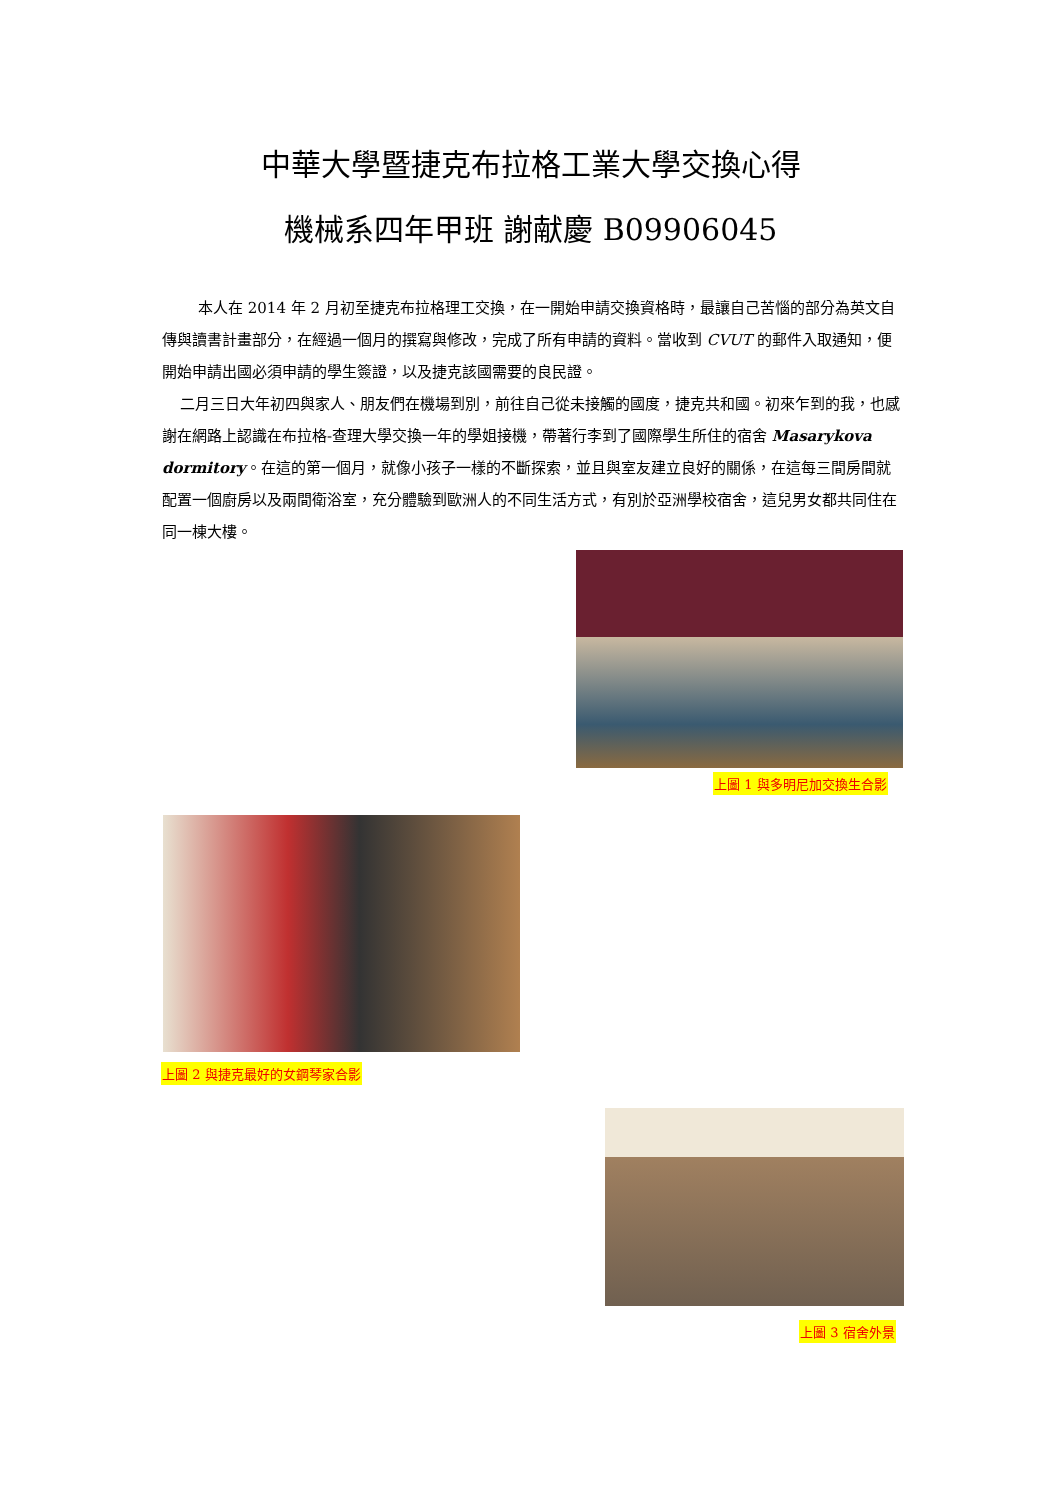中華大學暨捷克布拉格工業大學交換心得
機械系四年甲班 謝献慶 B09906045
本人在 2014 年 2 月初至捷克布拉格理工交換，在一開始申請交換資格時，最讓自己苦惱的部分為英文自傳與讀書計畫部分，在經過一個月的撰寫與修改，完成了所有申請的資料。當收到 CVUT 的郵件入取通知，便開始申請出國必須申請的學生簽證，以及捷克該國需要的良民證。
二月三日大年初四與家人、朋友們在機場到別，前往自己從未接觸的國度，捷克共和國。初來乍到的我，也感謝在網路上認識在布拉格-查理大學交換一年的學姐接機，帶著行李到了國際學生所住的宿舍 Masarykova dormitory。在這的第一個月，就像小孩子一樣的不斷探索，並且與室友建立良好的關係，在這每三間房間就配置一個廚房以及兩間衛浴室，充分體驗到歐洲人的不同生活方式，有別於亞洲學校宿舍，這兒男女都共同住在同一棟大樓。
上圖 1 與多明尼加交換生合影
上圖 2 與捷克最好的女鋼琴家合影
上圖 3 宿舍外景